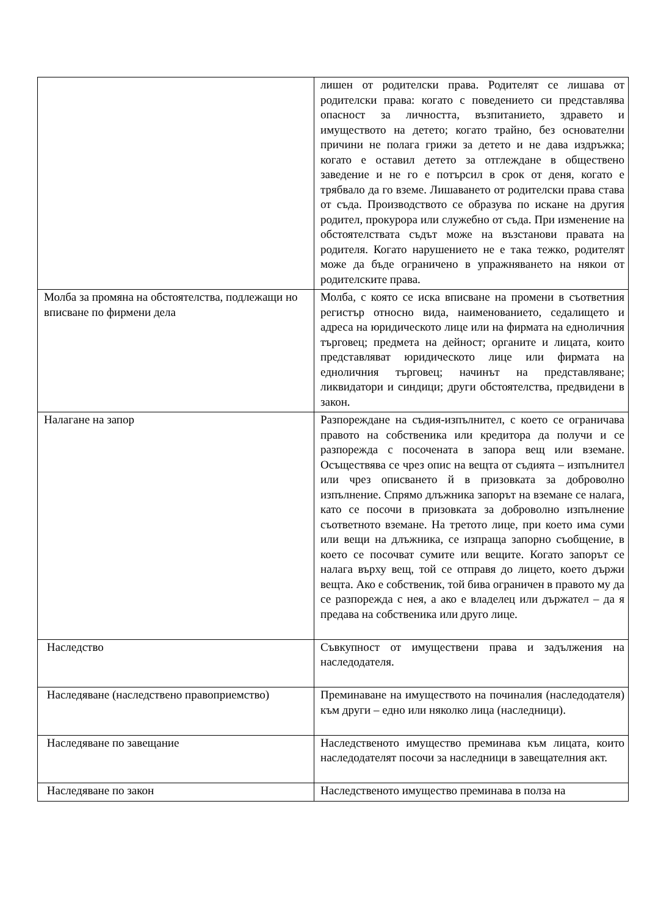| | лишен от родителски права. Родителят се лишава от родителски права: когато с поведението си представлява опасност за личността, възпитанието, здравето и имуществото на детето; когато трайно, без основателни причини не полага грижи за детето и не дава издръжка; когато е оставил детето за отглеждане в обществено заведение и не го е потърсил в срок от деня, когато е трябвало да го вземе. Лишаването от родителски права става от съда. Производството се образува по искане на другия родител, прокурора или служебно от съда. При изменение на обстоятелствата съдът може на възстанови правата на родителя. Когато нарушението не е така тежко, родителят може да бъде ограничено в упражняването на някои от родителските права. |
| Молба за промяна на обстоятелства, подлежащи но вписване по фирмени дела | Молба, с която се иска вписване на промени в съответния регистър относно вида, наименованието, седалището и адреса на юридическото лице или на фирмата на едноличния търговец; предмета на дейност; органите и лицата, които представляват юридическото лице или фирмата на едноличния търговец; начинът на представляване; ликвидатори и синдици; други обстоятелства, предвидени в закон. |
| Налагане на запор | Разпореждане на съдия-изпълнител, с което се ограничава правото на собственика или кредитора да получи и се разпорежда с посочената в запора вещ или вземане. Осъществява се чрез опис на вещта от съдията – изпълнител или чрез описването й в призовката за доброволно изпълнение. Спрямо длъжника запорът на вземане се налага, като се посочи в призовката за доброволно изпълнение съответното вземане. На третото лице, при което има суми или вещи на длъжника, се изпраща запорно съобщение, в което се посочват сумите или вещите. Когато запорът се налага върху вещ, той се отправя до лицето, което държи вещта. Ако е собственик, той бива ограничен в правото му да се разпорежда с нея, а ако е владелец или държател – да я предава на собственика или друго лице. |
| Наследство | Съвкупност от имуществени права и задължения на наследодателя. |
| Наследяване (наследствено правоприемство) | Преминаване на имуществото на починалия (наследодателя) към други – едно или няколко лица (наследници). |
| Наследяване по завещание | Наследственото имущество преминава към лицата, които наследодателят посочи за наследници в завещателния акт. |
| Наследяване по закон | Наследственото имущество преминава в полза на |